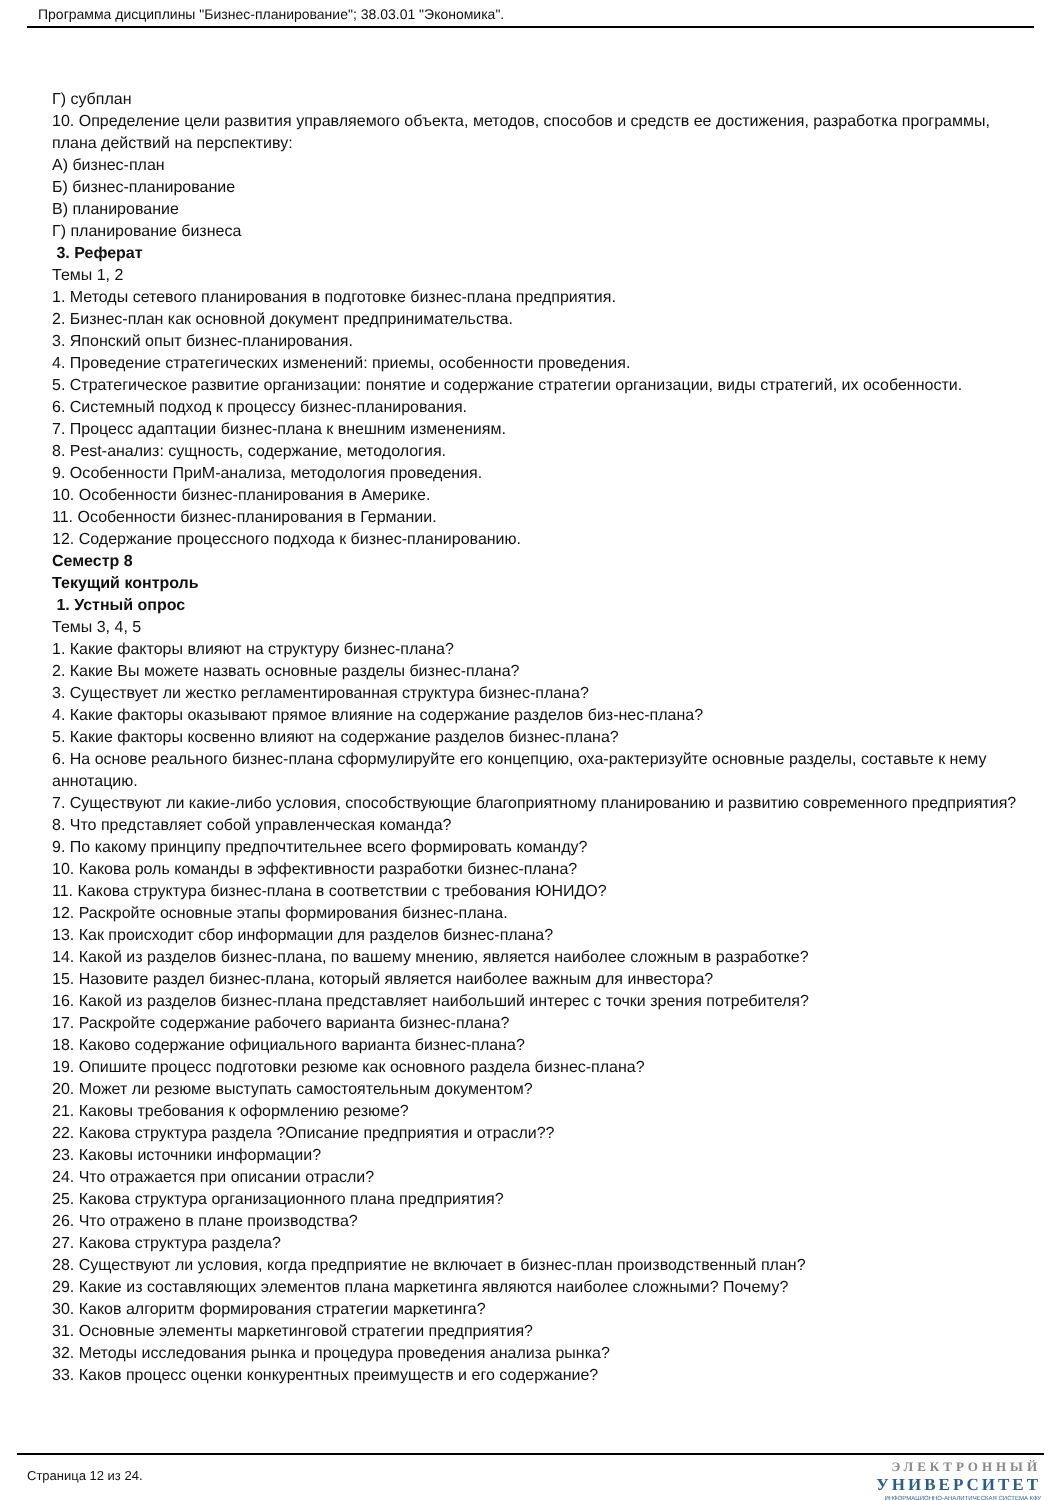Программа дисциплины "Бизнес-планирование"; 38.03.01 "Экономика".
Г) субплан
10. Определение цели развития управляемого объекта, методов, способов и средств ее достижения, разработка программы, плана действий на перспективу:
А) бизнес-план
Б) бизнес-планирование
В) планирование
Г) планирование бизнеса
3. Реферат
Темы 1, 2
1. Методы сетевого планирования в подготовке бизнес-плана предприятия.
2. Бизнес-план как основной документ предпринимательства.
3. Японский опыт бизнес-планирования.
4. Проведение стратегических изменений: приемы, особенности проведения.
5. Стратегическое развитие организации: понятие и содержание стратегии организации, виды стратегий, их особенности.
6. Системный подход к процессу бизнес-планирования.
7. Процесс адаптации бизнес-плана к внешним изменениям.
8. Pest-анализ: сущность, содержание, методология.
9. Особенности ПриМ-анализа, методология проведения.
10. Особенности бизнес-планирования в Америке.
11. Особенности бизнес-планирования в Германии.
12. Содержание процессного подхода к бизнес-планированию.
Семестр 8
Текущий контроль
1. Устный опрос
Темы 3, 4, 5
1. Какие факторы влияют на структуру бизнес-плана?
2. Какие Вы можете назвать основные разделы бизнес-плана?
3. Существует ли жестко регламентированная структура бизнес-плана?
4. Какие факторы оказывают прямое влияние на содержание разделов биз-нес-плана?
5. Какие факторы косвенно влияют на содержание разделов бизнес-плана?
6. На основе реального бизнес-плана сформулируйте его концепцию, оха-рактеризуйте основные разделы, составьте к нему аннотацию.
7. Существуют ли какие-либо условия, способствующие благоприятному планированию и развитию современного предприятия?
8. Что представляет собой управленческая команда?
9. По какому принципу предпочтительнее всего формировать команду?
10. Какова роль команды в эффективности разработки бизнес-плана?
11. Какова структура бизнес-плана в соответствии с требования ЮНИДО?
12. Раскройте основные этапы формирования бизнес-плана.
13. Как происходит сбор информации для разделов бизнес-плана?
14. Какой из разделов бизнес-плана, по вашему мнению, является наиболее сложным в разработке?
15. Назовите раздел бизнес-плана, который является наиболее важным для инвестора?
16. Какой из разделов бизнес-плана представляет наибольший интерес с точки зрения потребителя?
17. Раскройте содержание рабочего варианта бизнес-плана?
18. Каково содержание официального варианта бизнес-плана?
19. Опишите процесс подготовки резюме как основного раздела бизнес-плана?
20. Может ли резюме выступать самостоятельным документом?
21. Каковы требования к оформлению резюме?
22. Какова структура раздела ?Описание предприятия и отрасли??
23. Каковы источники информации?
24. Что отражается при описании отрасли?
25. Какова структура организационного плана предприятия?
26. Что отражено в плане производства?
27. Какова структура раздела?
28. Существуют ли условия, когда предприятие не включает в бизнес-план производственный план?
29. Какие из составляющих элементов плана маркетинга являются наиболее сложными? Почему?
30. Каков алгоритм формирования стратегии маркетинга?
31. Основные элементы маркетинговой стратегии предприятия?
32. Методы исследования рынка и процедура проведения анализа рынка?
33. Каков процесс оценки конкурентных преимуществ и его содержание?
Страница 12 из 24.
ЭЛЕКТРОННЫЙ
УНИВЕРСИТЕТ
ИНФОРМАЦИОННО-АНАЛИТИЧЕСКАЯ СИСТЕМА КФУ